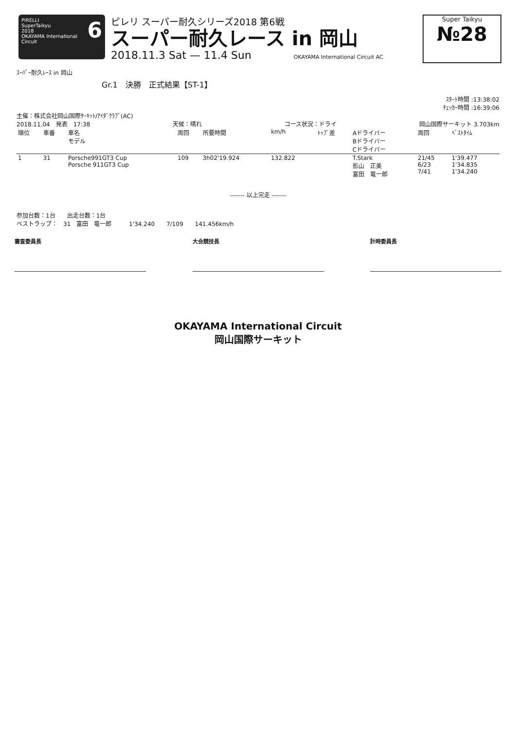6 PIRELLI
SuperTaikyu
2018
OKAYAMA International Circuit
ピレリ スーパー耐久シリーズ2018 第6戦
スーパー耐久レース in 岡山
2018.11.3 Sat — 11.4 Sun OKAYAMA International Circuit AC
Super Taikyu
№28
ｽｰﾊﾟｰ耐久ﾚｰｽ in 岡山
Gr.1　決勝　正式結果【ST-1】
ｽﾀｰﾄ時間 :13:38:02
ﾁｪｯｶｰ時間 :16:39:06
主催：株式会社岡山国際ｻｰｷｯﾄ/ｱｲﾀﾞｸﾗﾌﾞ(AC)
2018.11.04　発表　17:38 天候：晴れ コース状況：ドライ 岡山国際サーキット 3.703km
| 順位 | 車番 | 車名 モデル | 周回 | 所要時間 | km/h | ﾄｯﾌﾟ差 | Aドライバー Bドライバー Cドライバー | 周回 | ﾍﾞｽﾄﾀｲﾑ |
| --- | --- | --- | --- | --- | --- | --- | --- | --- | --- |
| 1 | 31 | Porsche991GT3 Cup Porsche 911GT3 Cup | 109 | 3h02'19.924 | 132.822 | | T.Stark 影山 正美 富田 竜一郎 | 21/45 6/23 7/41 | 1'39.477 1'34.835 1'34.240 |
------- 以上完走 -------
参加台数：1台　　出走台数：1台
ベストラップ：　31　富田　竜一郎　　　1'34.240　　7/109　　141.456km/h
審査委員長 大会競技長 計時委員長
OKAYAMA International Circuit
岡山国際サーキット